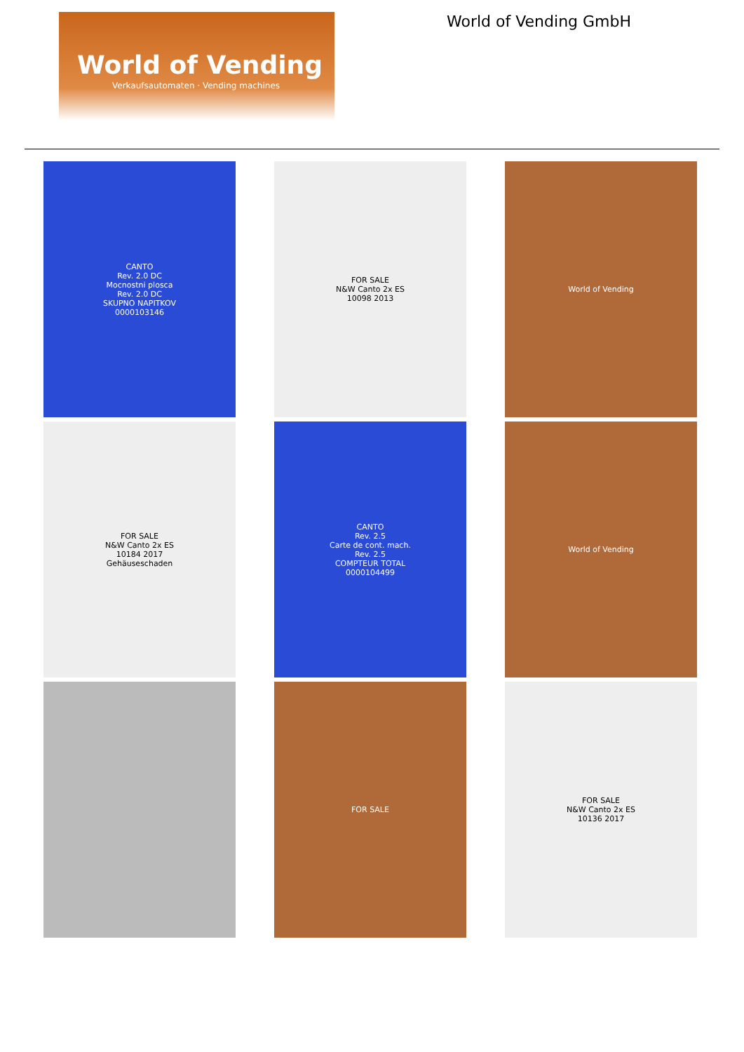World of Vending
Verkaufsautomaten · Vending machines
World of Vending GmbH
CANTO
Rev. 2.0 DC
Mocnostni plosca
Rev. 2.0 DC
SKUPNO NAPITKOV
0000103146
FOR SALE
N&W Canto 2x ES
10098 2013
World of Vending
FOR SALE
N&W Canto 2x ES
10184 2017
Gehäuseschaden
CANTO
Rev. 2.5
Carte de cont. mach.
Rev. 2.5
COMPTEUR TOTAL
0000104499
World of Vending
FOR SALE
FOR SALE
N&W Canto 2x ES
10136 2017